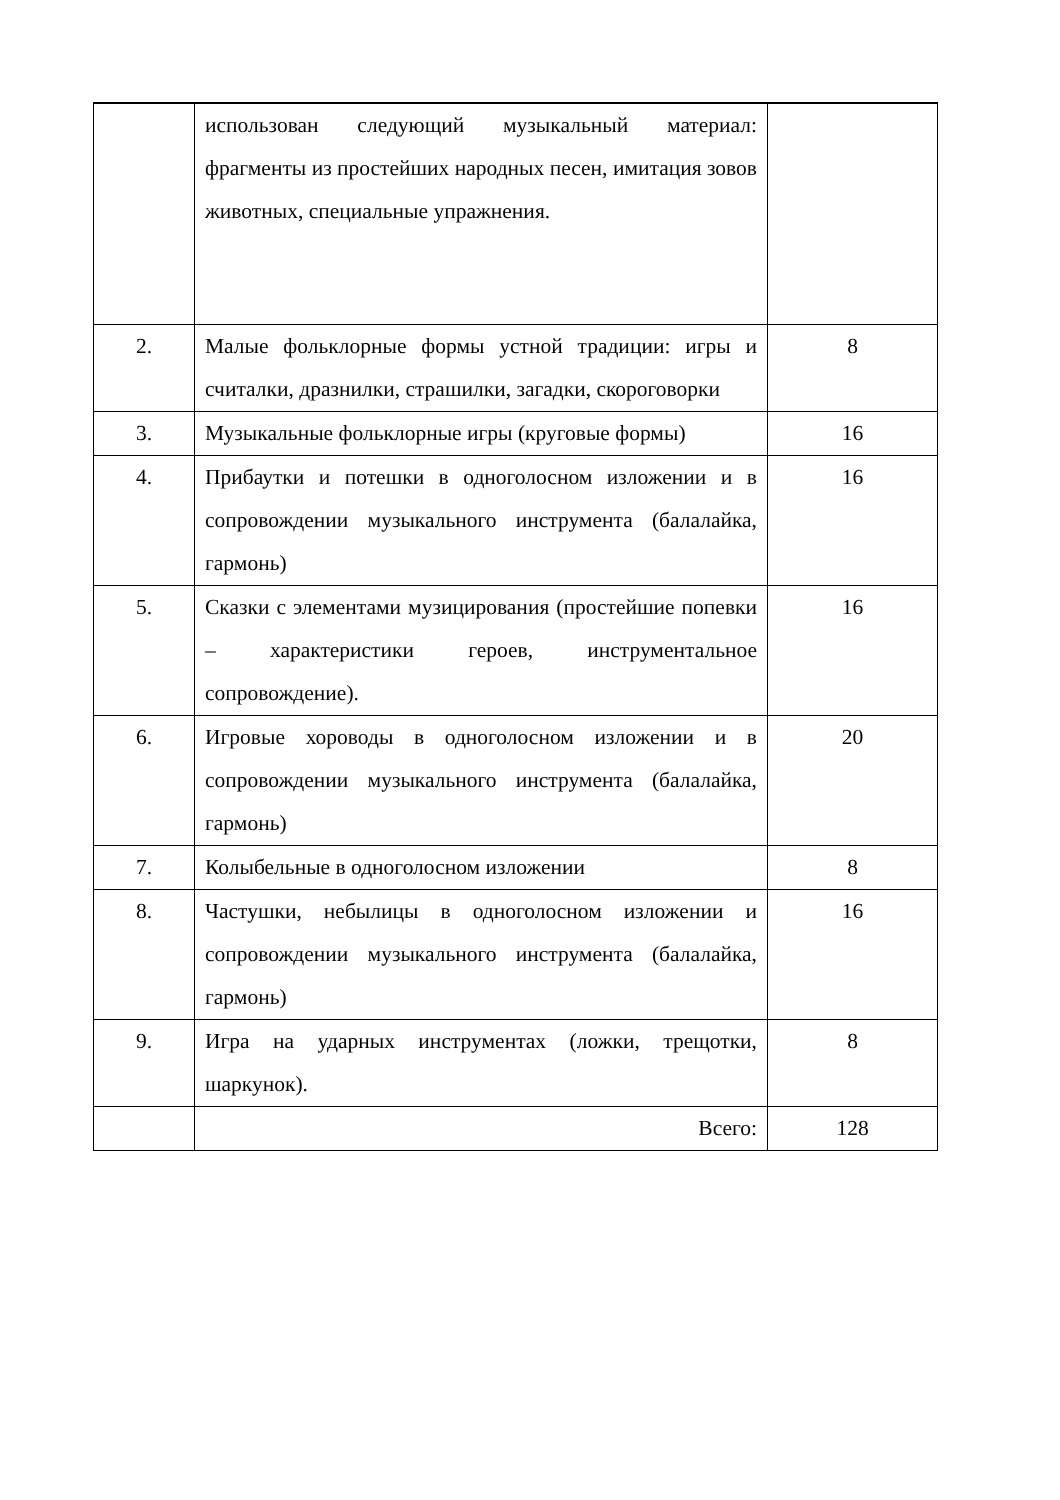| | использован следующий музыкальный материал: фрагменты из простейших народных песен, имитация зовов животных, специальные упражнения. | |
| 2. | Малые фольклорные формы устной традиции: игры и считалки, дразнилки, страшилки, загадки, скороговорки | 8 |
| 3. | Музыкальные фольклорные игры (круговые формы) | 16 |
| 4. | Прибаутки и потешки в одноголосном изложении и в сопровождении музыкального инструмента (балалайка, гармонь) | 16 |
| 5. | Сказки с элементами музицирования (простейшие попевки – характеристики героев, инструментальное сопровождение). | 16 |
| 6. | Игровые хороводы в одноголосном изложении и в сопровождении музыкального инструмента (балалайка, гармонь) | 20 |
| 7. | Колыбельные в одноголосном изложении | 8 |
| 8. | Частушки, небылицы в одноголосном изложении и сопровождении музыкального инструмента (балалайка, гармонь) | 16 |
| 9. | Игра на ударных инструментах (ложки, трещотки, шаркунок). | 8 |
| | Всего: | 128 |